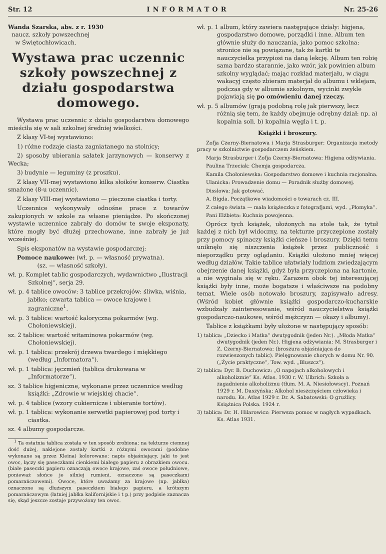Str. 12 INFORMATOR Nr. 25-26
Wanda Szarska, abs. z r. 1930
naucz. szkoły powszechnej
w Świętochłowicach.
Wystawa prac uczennic szkoły powszechnej z działu gospodarstwa domowego.
Wystawa prac uczennic z działu gospodarstwa domowego mieściła się w sali szkolnej średniej wielkości.
Z klasy VI-tej wystawiono:
1) różne rodzaje ciasta zagniatanego na stolnicy;
2) sposoby ubierania sałatek jarzynowych — konserwy z Wecka;
3) budynie — leguminy (z proszku).
Z klasy VII-mej wystawiono kilka słoików konserw. Ciastka smażone (8-u uczennic).
Z klasy VIII-mej wystawiono — pieczone ciastka i torty.
Uczennice wykonywały odnośne prace z towarów zakupionych w szkole za własne pieniądze. Po skończonej wystawie uczennice zabrały do domów te swoje eksponaty, które mogły być dłużej przechowane, inne zabrały je już wcześniej.
Spis eksponatów na wystawie gospodarczej:
Pomoce naukowe: (wł. p. — własność prywatna).
(sz. — własność szkoły).
wł. p. Komplet tablic gospodarczych, wydawnictwo „Ilustracji Szkolnej“, serja 29.
wł. p. 4 tablice owoców: 3 tablice przekrojów: śliwka, wiśnia, jabłko; czwarta tablica — owoce krajowe i zagraniczne<sup>1</sup>.
wł. p. 3 tablice: wartość kaloryczna pokarmów (wg. Chołoniewskiej).
sz. 2 tablice: wartość witaminowa pokarmów (wg. Chołoniewskiej).
wł. p. 1 tablica: przekrój drzewa twardego i miękkiego (według „Informatora“).
wł. p. 1 tablica: jęczmień (tablica drukowana w „Informatorze“).
sz. 3 tablice higjeniczne, wykonane przez uczennice według książki: „Zdrowie w wiejskiej chacie“.
wł. p. 4 tablice (wzory cukiernicze i ubieranie tortów).
wł. p. 1 tablica: wykonanie serwetki papierowej pod torty i ciastka.
sz. 4 albumy gospodarcze.
<sup>1</sup> Ta ostatnia tablica została w ten sposób zrobiona: na tekturze ciemnej dość dużej, naklejone zostały kartki z różnymi owocami (podobne wykonane są przez Kleina) kolorowane: napis objaśniający, jaki to jest owoc, łączy się paseczkami cienkiemi białego papieru z obrazkiem owocu. (białe paseczki papieru oznaczają owoce krajowe, zaś owoce południowe, ponieważ słońce je silniej rumieni, oznaczone są paseczkami pomarańczowemi). Owoce, które uważamy za krajowe (np. jabłka) oznaczone są dłuższym paseczkiem białego papieru, a krótszym pomarańczowym (łatniej jabłka kalifornijskie i t p.) przy podpisie zaznacza się, skąd jeszcze zostaje przywożony ten owoc.
wł. p. 1 album, który zawiera następujące działy: higjena, gospodarstwo domowe, porządki i inne. Album ten głównie służy do nauczania, jako pomoc szkolna: stronice nie są powiązane, tak że kartki te nauczycielka przypiosi na daną lekcję. Album ten robię sama bardzo starannie, jako wzór, jak powinien album szkolny wyglądać; mając rozkład materjału, w ciągu wakacyj często zbieram materjał do albumu i wklejam, podczas gdy w albumie szkolnym, wycinki zwykle pojawiają się po omówieniu danej rzeczy.
wł. p. 5 albumów (grają podobną rolę jak pierwszy, lecz różnią się tem, że każdy obejmuje odrębny dział: np. a) kopalnia soli. b) kopalnia węgla i t. p.
Książki i broszury.
Zofja Czerny-Biernatowa i Marja Strasburger: Organizacja metody pracy w szkolnictwie gospodarczem żeńskiem.
Marja Strasburger i Zofja Czerny-Biernatowa: Higjena odżywiania.
Paulina Trzeciak: Chemja gospodarcza.
Kamila Chołoniewska: Gospodarstwo domowe i kuchnia racjonalna.
Ulanicka: Prowadzenie domu — Poradnik służby domowej.
Disslowa: Jak gotować.
A. Bigda. Początkowe wiadomości o towarach cz. III.
Z całego świata — mała książeczka z fotografjami, wyd. „Płomyka“.
Pani Elżbieta: Kuchnia powojenna.
Oprócz tych książek, ułożonych na stole tak, że tytuł każdej z nich był widoczny, na tekturze przyczepione zostały przy pomocy spinaczy książki cieńsze i broszury. Dzięki temu uniknęło się niszczenia książek przez publiczność i nieporządku przy oglądaniu. Książki ułożono mniej więcej według działów. Takie tablice ułatwiały ludziom zwiedzającym obejrzenie danej książki, gdyż była przyczepiona na kartonie, a nie wyginała się w ręku. Zarazem obok tej interesującej książki były inne, może bogatsze i właściwsze na podobny temat. Wiele osób notowało broszury, zapisywało adresy. (Wśród kobiet głównie książki gospodarczo-kucharskie wzbudzały zainteresowanie, wśród nauczycielstwa książki gospodarczo-naukowe, wśród mężczyzn — okazy i albumy).
Tablice z książkami były ułożone w następujący sposób:
1) tablica: „Dziecko i Matka“ dwutygodnik (jeden Nr.). „Młoda Matka“ dwutygodnik (jeden Nr.). Higjena odżywiania: M. Strasburger i Z. Czerny-Biernatowa: (broszura objaśniająca do rozwieszonych tablic). Pielęgnowanie chorych w domu Nr. 90. („Życie praktyczne“, Tow. wyd. „Bluszcz“).
2) tablica: Dyr. B. Duchowicz: „O napojach alkoholowych i alkoholizmie“ Ks. Atlas. 1930 r. W. Ulbrich: Szkoła a zagadnienie alkoholizmu (tłum. M. A. Niesiołowscy). Poznań 1929 r. M. Daszyńska: Alkohol nieszczęściem człowieka i narodu. Ks. Atlas 1929 r. Dr. A. Sabatowski: O gruźlicy. Książnica Polska. 1924 r.
3) tablica: Dr. H. Hilarowicz: Pierwsza pomoc w nagłych wypadkach. Ks. Atlas 1931.